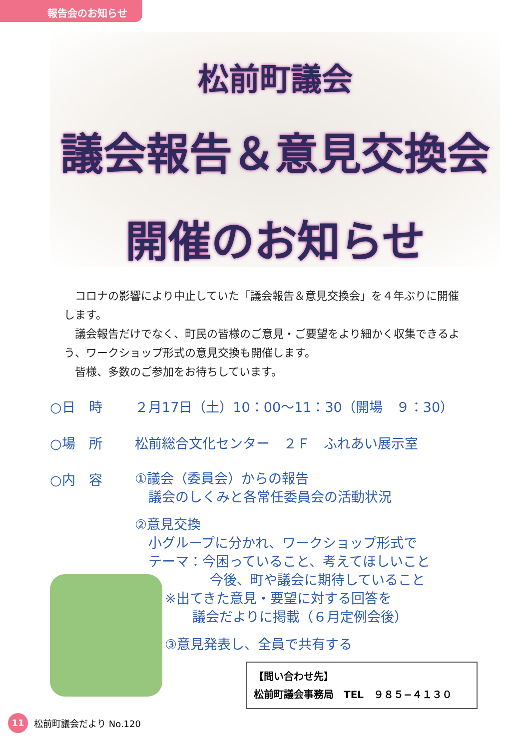報告会のお知らせ
松前町議会
議会報告＆意見交換会
開催のお知らせ
コロナの影響により中止していた「議会報告＆意見交換会」を４年ぶりに開催します。
議会報告だけでなく、町民の皆様のご意見・ご要望をより細かく収集できるよう、ワークショップ形式の意見交換も開催します。
皆様、多数のご参加をお待ちしています。
○日　時 ２月17日（土）10：00～11：30（開場　９：30）
○場　所 松前総合文化センター　２Ｆ　ふれあい展示室
○内　容
①議会（委員会）からの報告
　議会のしくみと各常任委員会の活動状況
②意見交換
　小グループに分かれ、ワークショップ形式で
　テーマ：今困っていること、考えてほしいこと
今後、町や議会に期待していること
※出てきた意見・要望に対する回答を
議会だよりに掲載（６月定例会後）
③意見発表し、全員で共有する
【問い合わせ先】
松前町議会事務局　TEL　９８５−４１３０
11
松前町議会だより No.120